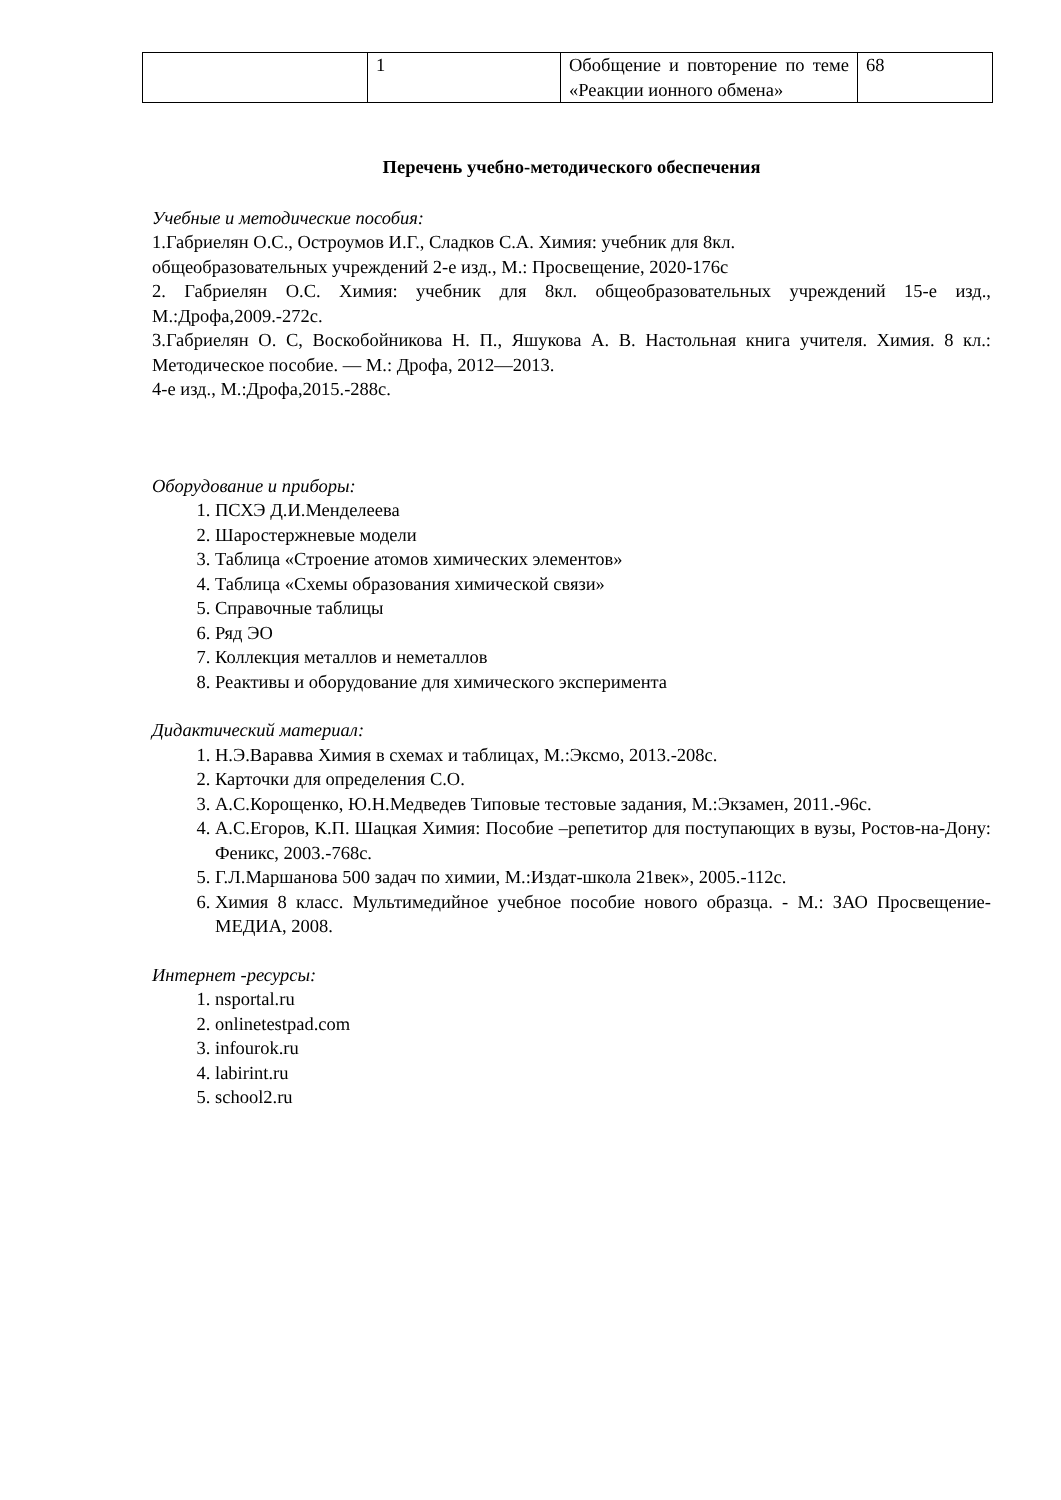| | 1 | Обобщение и повторение по теме «Реакции ионного обмена» | 68 |
Перечень учебно-методического обеспечения
Учебные и методические пособия:
1.Габриелян О.С., Остроумов И.Г., Сладков С.А. Химия: учебник для 8кл.
общеобразовательных учреждений 2-е изд., М.: Просвещение, 2020-176с
2. Габриелян О.С. Химия: учебник для 8кл. общеобразовательных учреждений 15-е изд., М.:Дрофа,2009.-272с.
3.Габриелян О. С, Воскобойникова Н. П., Яшукова А. В. Настольная книга учителя. Химия. 8 кл.: Методическое пособие. — М.: Дрофа, 2012—2013.
4-е изд., М.:Дрофа,2015.-288с.
Оборудование и приборы:
1. ПСХЭ Д.И.Менделеева
2. Шаростержневые модели
3. Таблица «Строение атомов химических элементов»
4. Таблица «Схемы образования химической связи»
5. Справочные таблицы
6. Ряд ЭО
7. Коллекция металлов и неметаллов
8. Реактивы и оборудование для химического эксперимента
Дидактический материал:
1. Н.Э.Варавва Химия в схемах и таблицах, М.:Эксмо, 2013.-208с.
2. Карточки для определения С.О.
3. А.С.Корощенко, Ю.Н.Медведев Типовые тестовые задания, М.:Экзамен, 2011.-96с.
4. А.С.Егоров, К.П. Шацкая Химия: Пособие –репетитор для поступающих в вузы, Ростов-на-Дону: Феникс, 2003.-768с.
5. Г.Л.Маршанова 500 задач по химии, М.:Издат-школа 21век», 2005.-112с.
6. Химия 8 класс. Мультимедийное учебное пособие нового образца. - М.: ЗАО Просвещение-МЕДИА, 2008.
Интернет -ресурсы:
1. nsportal.ru
2. onlinetestpad.com
3. infourok.ru
4. labirint.ru
5. school2.ru